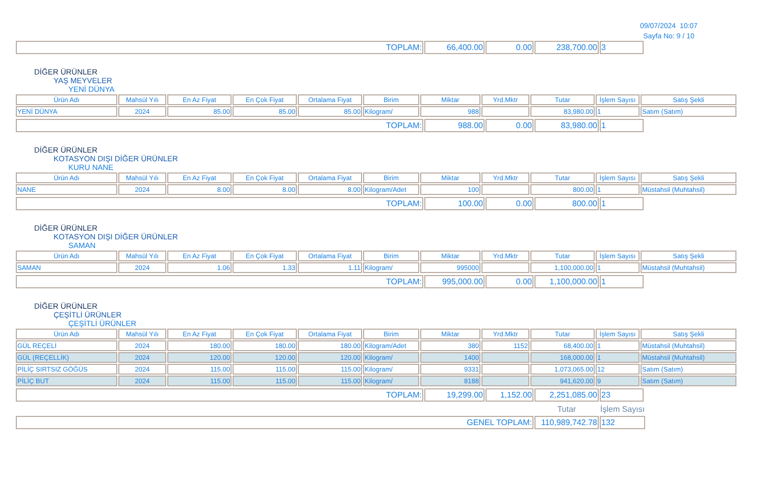09/07/2024 10:07
Sayfa No: 9 / 10
| TOPLAM: | 66,400.00 | 0.00 | 238,700.00 | 3 |
DİĞER ÜRÜNLER
YAŞ MEYVELER
YENİ DÜNYA
| Ürün Adı | Mahsül Yılı | En Az Fiyat | En Çok Fiyat | Ortalama Fiyat | Birim | Miktar | Yrd.Mktr | Tutar | İşlem Sayısı | Satış Şekli |
| --- | --- | --- | --- | --- | --- | --- | --- | --- | --- | --- |
| YENİ DÜNYA | 2024 | 85.00 | 85.00 | 85.00 | Kilogram/ | 988 | | 83,980.00 | 1 | Satım (Satım) |
| TOPLAM: | 988.00 | 0.00 | 83,980.00 | 1 |
DİĞER ÜRÜNLER
KOTASYON DIŞI DİĞER ÜRÜNLER
KURU NANE
| Ürün Adı | Mahsül Yılı | En Az Fiyat | En Çok Fiyat | Ortalama Fiyat | Birim | Miktar | Yrd.Mktr | Tutar | İşlem Sayısı | Satış Şekli |
| --- | --- | --- | --- | --- | --- | --- | --- | --- | --- | --- |
| NANE | 2024 | 8.00 | 8.00 | 8.00 | Kilogram/Adet | 100 | | 800.00 | 1 | Müstahsil (Muhtahsil) |
| TOPLAM: | 100.00 | 0.00 | 800.00 | 1 |
DİĞER ÜRÜNLER
KOTASYON DIŞI DİĞER ÜRÜNLER
SAMAN
| Ürün Adı | Mahsül Yılı | En Az Fiyat | En Çok Fiyat | Ortalama Fiyat | Birim | Miktar | Yrd.Mktr | Tutar | İşlem Sayısı | Satış Şekli |
| --- | --- | --- | --- | --- | --- | --- | --- | --- | --- | --- |
| SAMAN | 2024 | 1.06 | 1.33 | 1.11 | Kilogram/ | 995000 | | 1,100,000.00 | 1 | Müstahsil (Muhtahsil) |
| TOPLAM: | 995,000.00 | 0.00 | 1,100,000.00 | 1 |
DİĞER ÜRÜNLER
ÇEŞİTLİ ÜRÜNLER
ÇEŞİTLİ ÜRÜNLER
| Ürün Adı | Mahsül Yılı | En Az Fiyat | En Çok Fiyat | Ortalama Fiyat | Birim | Miktar | Yrd.Mktr | Tutar | İşlem Sayısı | Satış Şekli |
| --- | --- | --- | --- | --- | --- | --- | --- | --- | --- | --- |
| GÜL REÇELİ | 2024 | 180.00 | 180.00 | 180.00 | Kilogram/Adet | 380 | 1152 | 68,400.00 | 1 | Müstahsil (Muhtahsil) |
| GÜL (REÇELLİK) | 2024 | 120.00 | 120.00 | 120.00 | Kilogram/ | 1400 | | 168,000.00 | 1 | Müstahsil (Muhtahsil) |
| PİLİÇ SIRTSIZ GÖĞÜS | 2024 | 115.00 | 115.00 | 115.00 | Kilogram/ | 9331 | | 1,073,065.00 | 12 | Satım (Satım) |
| PİLİÇ BUT | 2024 | 115.00 | 115.00 | 115.00 | Kilogram/ | 8188 | | 941,620.00 | 9 | Satım (Satım) |
| TOPLAM: | 19,299.00 | 1,152.00 | 2,251,085.00 | 23 |
| | Tutar | İşlem Sayısı |
| GENEL TOPLAM: | 110,989,742.78 | 132 |